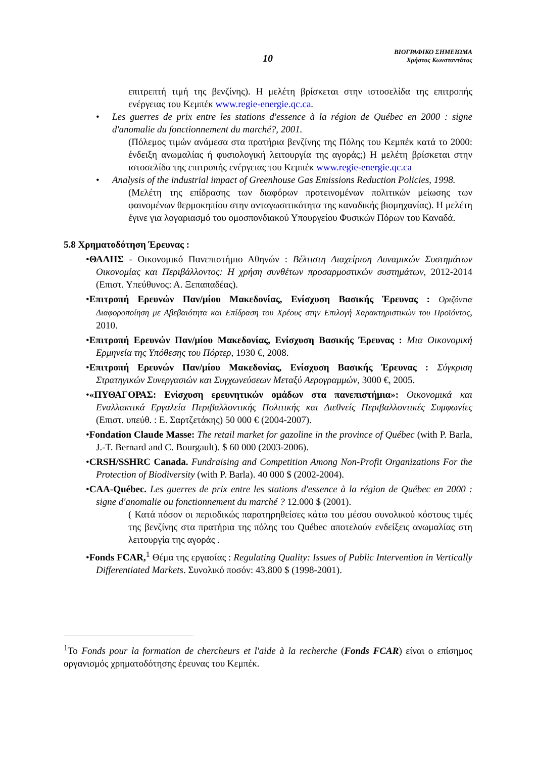10
ΒΙΟΓΡΑΦΙΚΟ ΣΗΜΕΙΩΜΑ
Χρήστος Κωνσταντάτος
επιτρεπτή τιμή της βενζίνης). Η μελέτη βρίσκεται στην ιστοσελίδα της επιτροπής ενέργειας του Κεμπέκ www.regie-energie.qc.ca.
• Les guerres de prix entre les stations d'essence à la région de Québec en 2000 : signe d'anomalie du fonctionnement du marché?, 2001.
(Πόλεμος τιμών ανάμεσα στα πρατήρια βενζίνης της Πόλης του Κεμπέκ κατά το 2000: ένδειξη ανωμαλίας ή φυσιολογική λειτουργία της αγοράς;) Η μελέτη βρίσκεται στην ιστοσελίδα της επιτροπής ενέργειας του Κεμπέκ www.regie-energie.qc.ca
• Analysis of the industrial impact of Greenhouse Gas Emissions Reduction Policies, 1998.
(Μελέτη της επίδρασης των διαφόρων προτεινομένων πολιτικών μείωσης των φαινομένων θερμοκηπίου στην ανταγωσιτικότητα της καναδικής βιομηχανίας). Η μελέτη έγινε για λογαριασμό του ομοσπονδιακού Υπουργείου Φυσικών Πόρων του Καναδά.
5.8 Χρηματοδότηση Έρευνας :
•ΘΑΛΗΣ - Οικονομικό Πανεπιστήμιο Αθηνών : Βέλτιστη Διαχείριση Δυναμικών Συστημάτων Οικονομίας και Περιβάλλοντος: Η χρήση συνθέτων προσαρμοστικών συστημάτων, 2012-2014 (Επιστ. Υπεύθυνος: Α. Ξεπαπαδέας).
•Επιτροπή Ερευνών Παν/μίου Μακεδονίας, Ενίσχυση Βασικής Έρευνας : Οριζόντια Διαφοροποίηση με Αβεβαιότητα και Επίδραση του Χρέους στην Επιλογή Χαρακτηριστικών του Προϊόντος, 2010.
•Επιτροπή Ερευνών Παν/μίου Μακεδονίας, Ενίσχυση Βασικής Έρευνας : Μια Οικονομική Ερμηνεία της Υπόθεσης του Πόρτερ, 1930 €, 2008.
•Επιτροπή Ερευνών Παν/μίου Μακεδονίας, Ενίσχυση Βασικής Έρευνας : Σύγκριση Στρατηγικών Συνεργασιών και Συγχωνεύσεων Μεταξύ Αερογραμμών, 3000 €, 2005.
•«ΠΥΘΑΓΟΡΑΣ: Ενίσχυση ερευνητικών ομάδων στα πανεπιστήμια»: Οικονομικά και Εναλλακτικά Εργαλεία Περιβαλλοντικής Πολιτικής και Διεθνείς Περιβαλλοντικές Συμφωνίες (Επιστ. υπεύθ. : Ε. Σαρτζετάκης) 50 000 € (2004-2007).
•Fondation Claude Masse: The retail market for gazoline in the province of Québec (with P. Barla, J.-T. Bernard and C. Bourgault). $ 60 000 (2003-2006).
•CRSH/SSHRC Canada. Fundraising and Competition Among Non-Profit Organizations For the Protection of Biodiversity (with P. Barla). 40 000 $ (2002-2004).
•CAA-Québec. Les guerres de prix entre les stations d'essence à la région de Québec en 2000 : signe d'anomalie ou fonctionnement du marché ? 12.000 $ (2001).
( Κατά πόσον οι περιοδικώς παρατηρηθείσες κάτω του μέσου συνολικού κόστους τιμές της βενζίνης στα πρατήρια της πόλης του Québec αποτελούν ενδείξεις ανωμαλίας στη λειτουργία της αγοράς .
•Fonds FCAR,<sup>1</sup> Θέμα της εργασίας : Regulating Quality: Issues of Public Intervention in Vertically Differentiated Markets. Συνολικό ποσόν: 43.800 $ (1998-2001).
<sup>1</sup> Το Fonds pour la formation de chercheurs et l'aide à la recherche (Fonds FCAR) είναι ο επίσημος οργανισμός χρηματοδότησης έρευνας του Κεμπέκ.